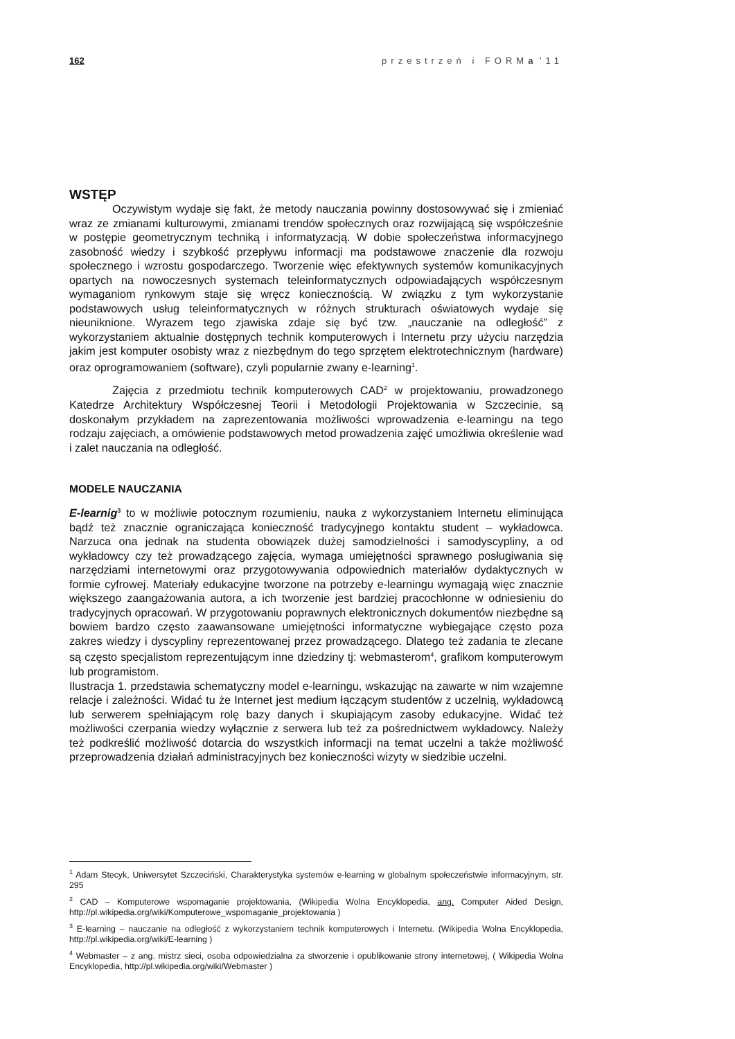162 przestrzeń i FORMa '11
WSTĘP
Oczywistym wydaje się fakt, że metody nauczania powinny dostosowywać się i zmieniać wraz ze zmianami kulturowymi, zmianami trendów społecznych oraz rozwijającą się współcześnie w postępie geometrycznym techniką i informatyzacją. W dobie społeczeństwa informacyjnego zasobność wiedzy i szybkość przepływu informacji ma podstawowe znaczenie dla rozwoju społecznego i wzrostu gospodarczego. Tworzenie więc efektywnych systemów komunikacyjnych opartych na nowoczesnych systemach teleinformatycznych odpowiadających współczesnym wymaganiom rynkowym staje się wręcz koniecznością. W związku z tym wykorzystanie podstawowych usług teleinformatycznych w różnych strukturach oświatowych wydaje się nieuniknione. Wyrazem tego zjawiska zdaje się być tzw. „nauczanie na odległość” z wykorzystaniem aktualnie dostępnych technik komputerowych i Internetu przy użyciu narzędzia jakim jest komputer osobisty wraz z niezbędnym do tego sprzętem elektrotechnicznym (hardware) oraz oprogramowaniem (software), czyli popularnie zwany e-learning<sup>1</sup>.
Zajęcia z przedmiotu technik komputerowych CAD<sup>2</sup> w projektowaniu, prowadzonego Katedrze Architektury Współczesnej Teorii i Metodologii Projektowania w Szczecinie, są doskonałym przykładem na zaprezentowania możliwości wprowadzenia e-learningu na tego rodzaju zajęciach, a omówienie podstawowych metod prowadzenia zajęć umożliwia określenie wad i zalet nauczania na odległość.
MODELE NAUCZANIA
E-learnig<sup>3</sup> to w możliwie potocznym rozumieniu, nauka z wykorzystaniem Internetu eliminująca bądź też znacznie ograniczająca konieczność tradycyjnego kontaktu student – wykładowca. Narzuca ona jednak na studenta obowiązek dużej samodzielności i samodyscypliny, a od wykładowcy czy też prowadzącego zajęcia, wymaga umiejętności sprawnego posługiwania się narzędziami internetowymi oraz przygotowywania odpowiednich materiałów dydaktycznych w formie cyfrowej. Materiały edukacyjne tworzone na potrzeby e-learningu wymagają więc znacznie większego zaangażowania autora, a ich tworzenie jest bardziej pracochłonne w odniesieniu do tradycyjnych opracowań. W przygotowaniu poprawnych elektronicznych dokumentów niezbędne są bowiem bardzo często zaawansowane umiejętności informatyczne wybiegające często poza zakres wiedzy i dyscypliny reprezentowanej przez prowadzącego. Dlatego też zadania te zlecane są często specjalistom reprezentującym inne dziedziny tj: webmasterom<sup>4</sup>, grafikom komputerowym lub programistom.
Ilustracja 1. przedstawia schematyczny model e-learningu, wskazując na zawarte w nim wzajemne relacje i zależności. Widać tu że Internet jest medium łączącym studentów z uczelnią, wykładowcą lub serwerem spełniającym rolę bazy danych i skupiającym zasoby edukacyjne. Widać też możliwości czerpania wiedzy wyłącznie z serwera lub też za pośrednictwem wykładowcy. Należy też podkreślić możliwość dotarcia do wszystkich informacji na temat uczelni a także możliwość przeprowadzenia działań administracyjnych bez konieczności wizyty w siedzibie uczelni.
<sup>1</sup> Adam Stecyk, Uniwersytet Szczeciński, Charakterystyka systemów e-learning w globalnym społeczeństwie informacyjnym, str. 295
<sup>2</sup> CAD – Komputerowe wspomaganie projektowania, (Wikipedia Wolna Encyklopedia, ang. Computer Aided Design, http://pl.wikipedia.org/wiki/Komputerowe_wspomaganie_projektowania )
<sup>3</sup> E-learning – nauczanie na odległość z wykorzystaniem technik komputerowych i Internetu. (Wikipedia Wolna Encyklopedia, http://pl.wikipedia.org/wiki/E-learning )
<sup>4</sup> Webmaster – z ang. mistrz sieci, osoba odpowiedzialna za stworzenie i opublikowanie strony internetowej, ( Wikipedia Wolna Encyklopedia, http://pl.wikipedia.org/wiki/Webmaster )